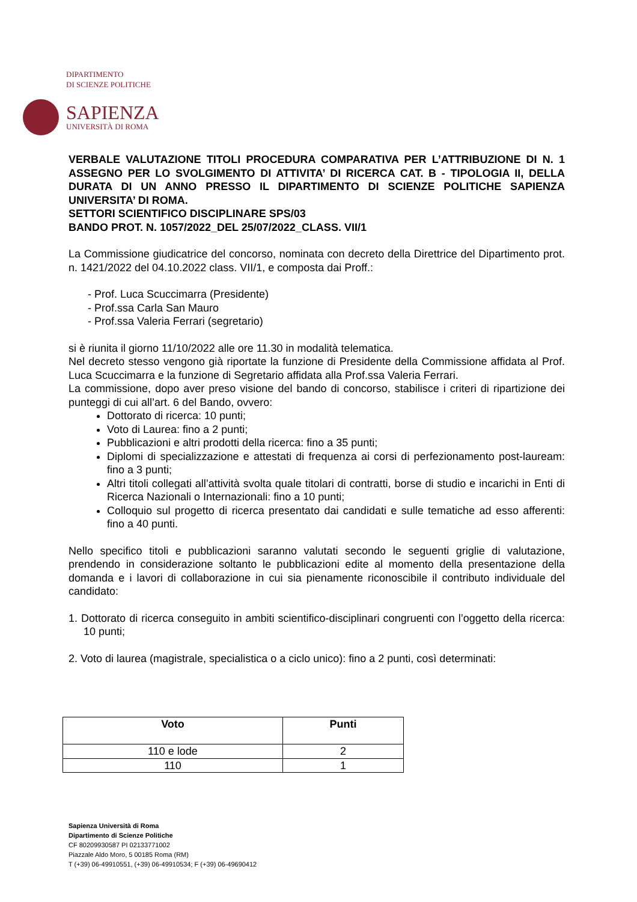DIPARTIMENTO
DI SCIENZE POLITICHE
SAPIENZA
UNIVERSITÀ DI ROMA
VERBALE VALUTAZIONE TITOLI PROCEDURA COMPARATIVA PER L’ATTRIBUZIONE DI N. 1 ASSEGNO PER LO SVOLGIMENTO DI ATTIVITA’ DI RICERCA CAT. B - TIPOLOGIA II, DELLA DURATA DI UN ANNO PRESSO IL DIPARTIMENTO DI SCIENZE POLITICHE SAPIENZA UNIVERSITA’ DI ROMA.
SETTORI SCIENTIFICO DISCIPLINARE SPS/03
BANDO PROT. N. 1057/2022_DEL 25/07/2022_CLASS. VII/1
La Commissione giudicatrice del concorso, nominata con decreto della Direttrice del Dipartimento prot. n. 1421/2022 del 04.10.2022 class. VII/1, e composta dai Proff.:
- Prof. Luca Scuccimarra (Presidente)
- Prof.ssa Carla San Mauro
- Prof.ssa Valeria Ferrari (segretario)
si è riunita il giorno 11/10/2022 alle ore 11.30 in modalità telematica.
Nel decreto stesso vengono già riportate la funzione di Presidente della Commissione affidata al Prof. Luca Scuccimarra e la funzione di Segretario affidata alla Prof.ssa Valeria Ferrari.
La commissione, dopo aver preso visione del bando di concorso, stabilisce i criteri di ripartizione dei punteggi di cui all’art. 6 del Bando, ovvero:
Dottorato di ricerca: 10 punti;
Voto di Laurea: fino a 2 punti;
Pubblicazioni e altri prodotti della ricerca: fino a 35 punti;
Diplomi di specializzazione e attestati di frequenza ai corsi di perfezionamento post-lauream: fino a 3 punti;
Altri titoli collegati all’attività svolta quale titolari di contratti, borse di studio e incarichi in Enti di Ricerca Nazionali o Internazionali: fino a 10 punti;
Colloquio sul progetto di ricerca presentato dai candidati e sulle tematiche ad esso afferenti: fino a 40 punti.
Nello specifico titoli e pubblicazioni saranno valutati secondo le seguenti griglie di valutazione, prendendo in considerazione soltanto le pubblicazioni edite al momento della presentazione della domanda e i lavori di collaborazione in cui sia pienamente riconoscibile il contributo individuale del candidato:
1. Dottorato di ricerca conseguito in ambiti scientifico-disciplinari congruenti con l’oggetto della ricerca: 10 punti;
2. Voto di laurea (magistrale, specialistica o a ciclo unico): fino a 2 punti, così determinati:
| Voto | Punti |
| --- | --- |
| 110 e lode | 2 |
| 110 | 1 |
Sapienza Università di Roma
Dipartimento di Scienze Politiche
CF 80209930587 PI 02133771002
Piazzale Aldo Moro, 5 00185 Roma (RM)
T (+39) 06-49910551, (+39) 06-49910534; F (+39) 06-49690412